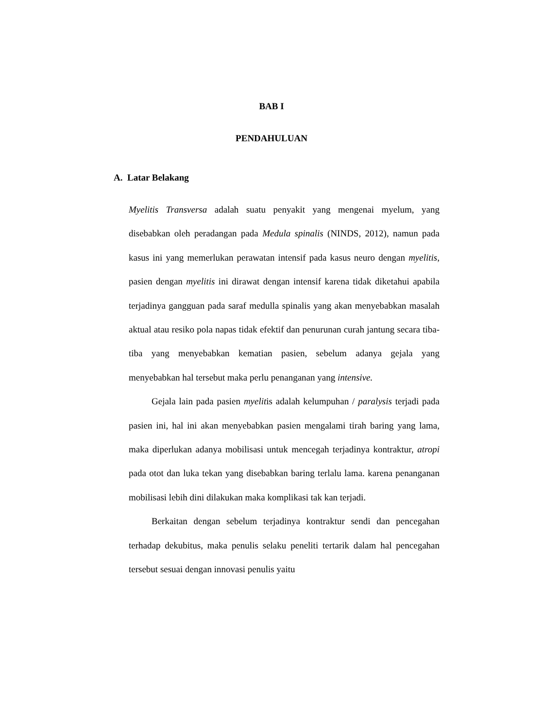BAB I
PENDAHULUAN
A. Latar Belakang
Myelitis Transversa adalah suatu penyakit yang mengenai myelum, yang disebabkan oleh peradangan pada Medula spinalis (NINDS, 2012), namun pada kasus ini yang memerlukan perawatan intensif pada kasus neuro dengan myelitis, pasien dengan myelitis ini dirawat dengan intensif karena tidak diketahui apabila terjadinya gangguan pada saraf medulla spinalis yang akan menyebabkan masalah aktual atau resiko pola napas tidak efektif dan penurunan curah jantung secara tiba-tiba yang menyebabkan kematian pasien, sebelum adanya gejala yang menyebabkan hal tersebut maka perlu penanganan yang intensive.
Gejala lain pada pasien myelitis adalah kelumpuhan / paralysis terjadi pada pasien ini, hal ini akan menyebabkan pasien mengalami tirah baring yang lama, maka diperlukan adanya mobilisasi untuk mencegah terjadinya kontraktur, atropi pada otot dan luka tekan yang disebabkan baring terlalu lama. karena penanganan mobilisasi lebih dini dilakukan maka komplikasi tak kan terjadi.
Berkaitan dengan sebelum terjadinya kontraktur sendi dan pencegahan terhadap dekubitus, maka penulis selaku peneliti tertarik dalam hal pencegahan tersebut sesuai dengan innovasi penulis yaitu